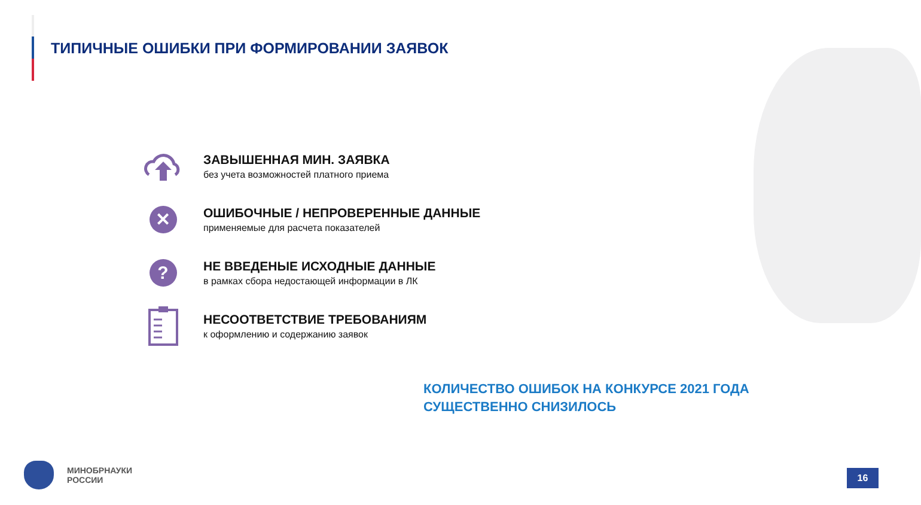ТИПИЧНЫЕ ОШИБКИ ПРИ ФОРМИРОВАНИИ ЗАЯВОК
ЗАВЫШЕННАЯ МИН. ЗАЯВКА
без учета возможностей платного приема
✕
ОШИБОЧНЫЕ / НЕПРОВЕРЕННЫЕ ДАННЫЕ
применяемые для расчета показателей
?
НЕ ВВЕДЕНЫЕ ИСХОДНЫЕ ДАННЫЕ
в рамках сбора недостающей информации в ЛК
НЕСООТВЕТСТВИЕ ТРЕБОВАНИЯМ
к оформлению и содержанию заявок
КОЛИЧЕСТВО ОШИБОК НА КОНКУРСЕ 2021 ГОДА
СУЩЕСТВЕННО СНИЗИЛОСЬ
МИНОБРНАУКИ
РОССИИ
16